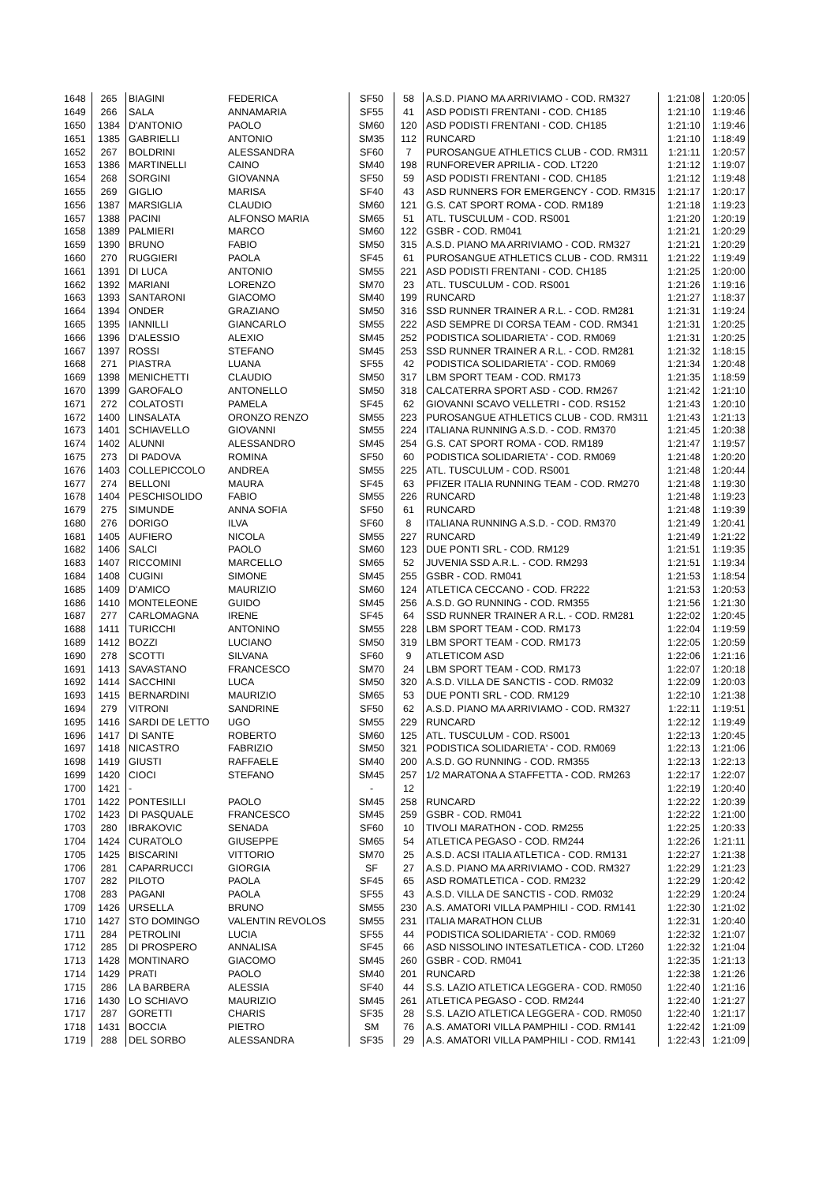| 1648 | 265 | BIAGINI | FEDERICA | SF50 | 58 | A.S.D. PIANO MA ARRIVIAMO - COD. RM327 | 1:21:08 | 1:20:05 |
| 1649 | 266 | SALA | ANNAMARIA | SF55 | 41 | ASD PODISTI FRENTANI - COD. CH185 | 1:21:10 | 1:19:46 |
| 1650 | 1384 | D'ANTONIO | PAOLO | SM60 | 120 | ASD PODISTI FRENTANI - COD. CH185 | 1:21:10 | 1:19:46 |
| 1651 | 1385 | GABRIELLI | ANTONIO | SM35 | 112 | RUNCARD | 1:21:10 | 1:18:49 |
| 1652 | 267 | BOLDRINI | ALESSANDRA | SF60 | 7 | PUROSANGUE ATHLETICS CLUB - COD. RM311 | 1:21:11 | 1:20:57 |
| 1653 | 1386 | MARTINELLI | CAINO | SM40 | 198 | RUNFOREVER APRILIA - COD. LT220 | 1:21:12 | 1:19:07 |
| 1654 | 268 | SORGINI | GIOVANNA | SF50 | 59 | ASD PODISTI FRENTANI - COD. CH185 | 1:21:12 | 1:19:48 |
| 1655 | 269 | GIGLIO | MARISA | SF40 | 43 | ASD RUNNERS FOR EMERGENCY - COD. RM315 | 1:21:17 | 1:20:17 |
| 1656 | 1387 | MARSIGLIA | CLAUDIO | SM60 | 121 | G.S. CAT SPORT ROMA - COD. RM189 | 1:21:18 | 1:19:23 |
| 1657 | 1388 | PACINI | ALFONSO MARIA | SM65 | 51 | ATL. TUSCULUM - COD. RS001 | 1:21:20 | 1:20:19 |
| 1658 | 1389 | PALMIERI | MARCO | SM60 | 122 | GSBR - COD. RM041 | 1:21:21 | 1:20:29 |
| 1659 | 1390 | BRUNO | FABIO | SM50 | 315 | A.S.D. PIANO MA ARRIVIAMO - COD. RM327 | 1:21:21 | 1:20:29 |
| 1660 | 270 | RUGGIERI | PAOLA | SF45 | 61 | PUROSANGUE ATHLETICS CLUB - COD. RM311 | 1:21:22 | 1:19:49 |
| 1661 | 1391 | DI LUCA | ANTONIO | SM55 | 221 | ASD PODISTI FRENTANI - COD. CH185 | 1:21:25 | 1:20:00 |
| 1662 | 1392 | MARIANI | LORENZO | SM70 | 23 | ATL. TUSCULUM - COD. RS001 | 1:21:26 | 1:19:16 |
| 1663 | 1393 | SANTARONI | GIACOMO | SM40 | 199 | RUNCARD | 1:21:27 | 1:18:37 |
| 1664 | 1394 | ONDER | GRAZIANO | SM50 | 316 | SSD RUNNER TRAINER A R.L. - COD. RM281 | 1:21:31 | 1:19:24 |
| 1665 | 1395 | IANNILLI | GIANCARLO | SM55 | 222 | ASD SEMPRE DI CORSA TEAM - COD. RM341 | 1:21:31 | 1:20:25 |
| 1666 | 1396 | D'ALESSIO | ALEXIO | SM45 | 252 | PODISTICA SOLIDARIETA' - COD. RM069 | 1:21:31 | 1:20:25 |
| 1667 | 1397 | ROSSI | STEFANO | SM45 | 253 | SSD RUNNER TRAINER A R.L. - COD. RM281 | 1:21:32 | 1:18:15 |
| 1668 | 271 | PIASTRA | LUANA | SF55 | 42 | PODISTICA SOLIDARIETA' - COD. RM069 | 1:21:34 | 1:20:48 |
| 1669 | 1398 | MENICHETTI | CLAUDIO | SM50 | 317 | LBM SPORT TEAM - COD. RM173 | 1:21:35 | 1:18:59 |
| 1670 | 1399 | GAROFALO | ANTONELLO | SM50 | 318 | CALCATERRA SPORT ASD - COD. RM267 | 1:21:42 | 1:21:10 |
| 1671 | 272 | COLATOSTI | PAMELA | SF45 | 62 | GIOVANNI SCAVO VELLETRI - COD. RS152 | 1:21:43 | 1:20:10 |
| 1672 | 1400 | LINSALATA | ORONZO RENZO | SM55 | 223 | PUROSANGUE ATHLETICS CLUB - COD. RM311 | 1:21:43 | 1:21:13 |
| 1673 | 1401 | SCHIAVELLO | GIOVANNI | SM55 | 224 | ITALIANA RUNNING A.S.D. - COD. RM370 | 1:21:45 | 1:20:38 |
| 1674 | 1402 | ALUNNI | ALESSANDRO | SM45 | 254 | G.S. CAT SPORT ROMA - COD. RM189 | 1:21:47 | 1:19:57 |
| 1675 | 273 | DI PADOVA | ROMINA | SF50 | 60 | PODISTICA SOLIDARIETA' - COD. RM069 | 1:21:48 | 1:20:20 |
| 1676 | 1403 | COLLEPICCOLO | ANDREA | SM55 | 225 | ATL. TUSCULUM - COD. RS001 | 1:21:48 | 1:20:44 |
| 1677 | 274 | BELLONI | MAURA | SF45 | 63 | PFIZER ITALIA RUNNING TEAM - COD. RM270 | 1:21:48 | 1:19:30 |
| 1678 | 1404 | PESCHISOLIDO | FABIO | SM55 | 226 | RUNCARD | 1:21:48 | 1:19:23 |
| 1679 | 275 | SIMUNDE | ANNA SOFIA | SF50 | 61 | RUNCARD | 1:21:48 | 1:19:39 |
| 1680 | 276 | DORIGO | ILVA | SF60 | 8 | ITALIANA RUNNING A.S.D. - COD. RM370 | 1:21:49 | 1:20:41 |
| 1681 | 1405 | AUFIERO | NICOLA | SM55 | 227 | RUNCARD | 1:21:49 | 1:21:22 |
| 1682 | 1406 | SALCI | PAOLO | SM60 | 123 | DUE PONTI SRL - COD. RM129 | 1:21:51 | 1:19:35 |
| 1683 | 1407 | RICCOMINI | MARCELLO | SM65 | 52 | JUVENIA SSD A.R.L. - COD. RM293 | 1:21:51 | 1:19:34 |
| 1684 | 1408 | CUGINI | SIMONE | SM45 | 255 | GSBR - COD. RM041 | 1:21:53 | 1:18:54 |
| 1685 | 1409 | D'AMICO | MAURIZIO | SM60 | 124 | ATLETICA CECCANO - COD. FR222 | 1:21:53 | 1:20:53 |
| 1686 | 1410 | MONTELEONE | GUIDO | SM45 | 256 | A.S.D. GO RUNNING - COD. RM355 | 1:21:56 | 1:21:30 |
| 1687 | 277 | CARLOMAGNA | IRENE | SF45 | 64 | SSD RUNNER TRAINER A R.L. - COD. RM281 | 1:22:02 | 1:20:45 |
| 1688 | 1411 | TURICCHI | ANTONINO | SM55 | 228 | LBM SPORT TEAM - COD. RM173 | 1:22:04 | 1:19:59 |
| 1689 | 1412 | BOZZI | LUCIANO | SM50 | 319 | LBM SPORT TEAM - COD. RM173 | 1:22:05 | 1:20:59 |
| 1690 | 278 | SCOTTI | SILVANA | SF60 | 9 | ATLETICOM ASD | 1:22:06 | 1:21:16 |
| 1691 | 1413 | SAVASTANO | FRANCESCO | SM70 | 24 | LBM SPORT TEAM - COD. RM173 | 1:22:07 | 1:20:18 |
| 1692 | 1414 | SACCHINI | LUCA | SM50 | 320 | A.S.D. VILLA DE SANCTIS - COD. RM032 | 1:22:09 | 1:20:03 |
| 1693 | 1415 | BERNARDINI | MAURIZIO | SM65 | 53 | DUE PONTI SRL - COD. RM129 | 1:22:10 | 1:21:38 |
| 1694 | 279 | VITRONI | SANDRINE | SF50 | 62 | A.S.D. PIANO MA ARRIVIAMO - COD. RM327 | 1:22:11 | 1:19:51 |
| 1695 | 1416 | SARDI DE LETTO | UGO | SM55 | 229 | RUNCARD | 1:22:12 | 1:19:49 |
| 1696 | 1417 | DI SANTE | ROBERTO | SM60 | 125 | ATL. TUSCULUM - COD. RS001 | 1:22:13 | 1:20:45 |
| 1697 | 1418 | NICASTRO | FABRIZIO | SM50 | 321 | PODISTICA SOLIDARIETA' - COD. RM069 | 1:22:13 | 1:21:06 |
| 1698 | 1419 | GIUSTI | RAFFAELE | SM40 | 200 | A.S.D. GO RUNNING - COD. RM355 | 1:22:13 | 1:22:13 |
| 1699 | 1420 | CIOCI | STEFANO | SM45 | 257 | 1/2 MARATONA A STAFFETTA - COD. RM263 | 1:22:17 | 1:22:07 |
| 1700 | 1421 | - | | - | 12 | | 1:22:19 | 1:20:40 |
| 1701 | 1422 | PONTESILLI | PAOLO | SM45 | 258 | RUNCARD | 1:22:22 | 1:20:39 |
| 1702 | 1423 | DI PASQUALE | FRANCESCO | SM45 | 259 | GSBR - COD. RM041 | 1:22:22 | 1:21:00 |
| 1703 | 280 | IBRAKOVIC | SENADA | SF60 | 10 | TIVOLI MARATHON - COD. RM255 | 1:22:25 | 1:20:33 |
| 1704 | 1424 | CURATOLO | GIUSEPPE | SM65 | 54 | ATLETICA PEGASO - COD. RM244 | 1:22:26 | 1:21:11 |
| 1705 | 1425 | BISCARINI | VITTORIO | SM70 | 25 | A.S.D. ACSI ITALIA ATLETICA - COD. RM131 | 1:22:27 | 1:21:38 |
| 1706 | 281 | CAPARRUCCI | GIORGIA | SF | 27 | A.S.D. PIANO MA ARRIVIAMO - COD. RM327 | 1:22:29 | 1:21:23 |
| 1707 | 282 | PILOTO | PAOLA | SF45 | 65 | ASD ROMATLETICA - COD. RM232 | 1:22:29 | 1:20:42 |
| 1708 | 283 | PAGANI | PAOLA | SF55 | 43 | A.S.D. VILLA DE SANCTIS - COD. RM032 | 1:22:29 | 1:20:24 |
| 1709 | 1426 | URSELLA | BRUNO | SM55 | 230 | A.S. AMATORI VILLA PAMPHILI - COD. RM141 | 1:22:30 | 1:21:02 |
| 1710 | 1427 | STO DOMINGO | VALENTIN REVOLOS | SM55 | 231 | ITALIA MARATHON CLUB | 1:22:31 | 1:20:40 |
| 1711 | 284 | PETROLINI | LUCIA | SF55 | 44 | PODISTICA SOLIDARIETA' - COD. RM069 | 1:22:32 | 1:21:07 |
| 1712 | 285 | DI PROSPERO | ANNALISA | SF45 | 66 | ASD NISSOLINO INTESATLETICA - COD. LT260 | 1:22:32 | 1:21:04 |
| 1713 | 1428 | MONTINARO | GIACOMO | SM45 | 260 | GSBR - COD. RM041 | 1:22:35 | 1:21:13 |
| 1714 | 1429 | PRATI | PAOLO | SM40 | 201 | RUNCARD | 1:22:38 | 1:21:26 |
| 1715 | 286 | LA BARBERA | ALESSIA | SF40 | 44 | S.S. LAZIO ATLETICA LEGGERA - COD. RM050 | 1:22:40 | 1:21:16 |
| 1716 | 1430 | LO SCHIAVO | MAURIZIO | SM45 | 261 | ATLETICA PEGASO - COD. RM244 | 1:22:40 | 1:21:27 |
| 1717 | 287 | GORETTI | CHARIS | SF35 | 28 | S.S. LAZIO ATLETICA LEGGERA - COD. RM050 | 1:22:40 | 1:21:17 |
| 1718 | 1431 | BOCCIA | PIETRO | SM | 76 | A.S. AMATORI VILLA PAMPHILI - COD. RM141 | 1:22:42 | 1:21:09 |
| 1719 | 288 | DEL SORBO | ALESSANDRA | SF35 | 29 | A.S. AMATORI VILLA PAMPHILI - COD. RM141 | 1:22:43 | 1:21:09 |